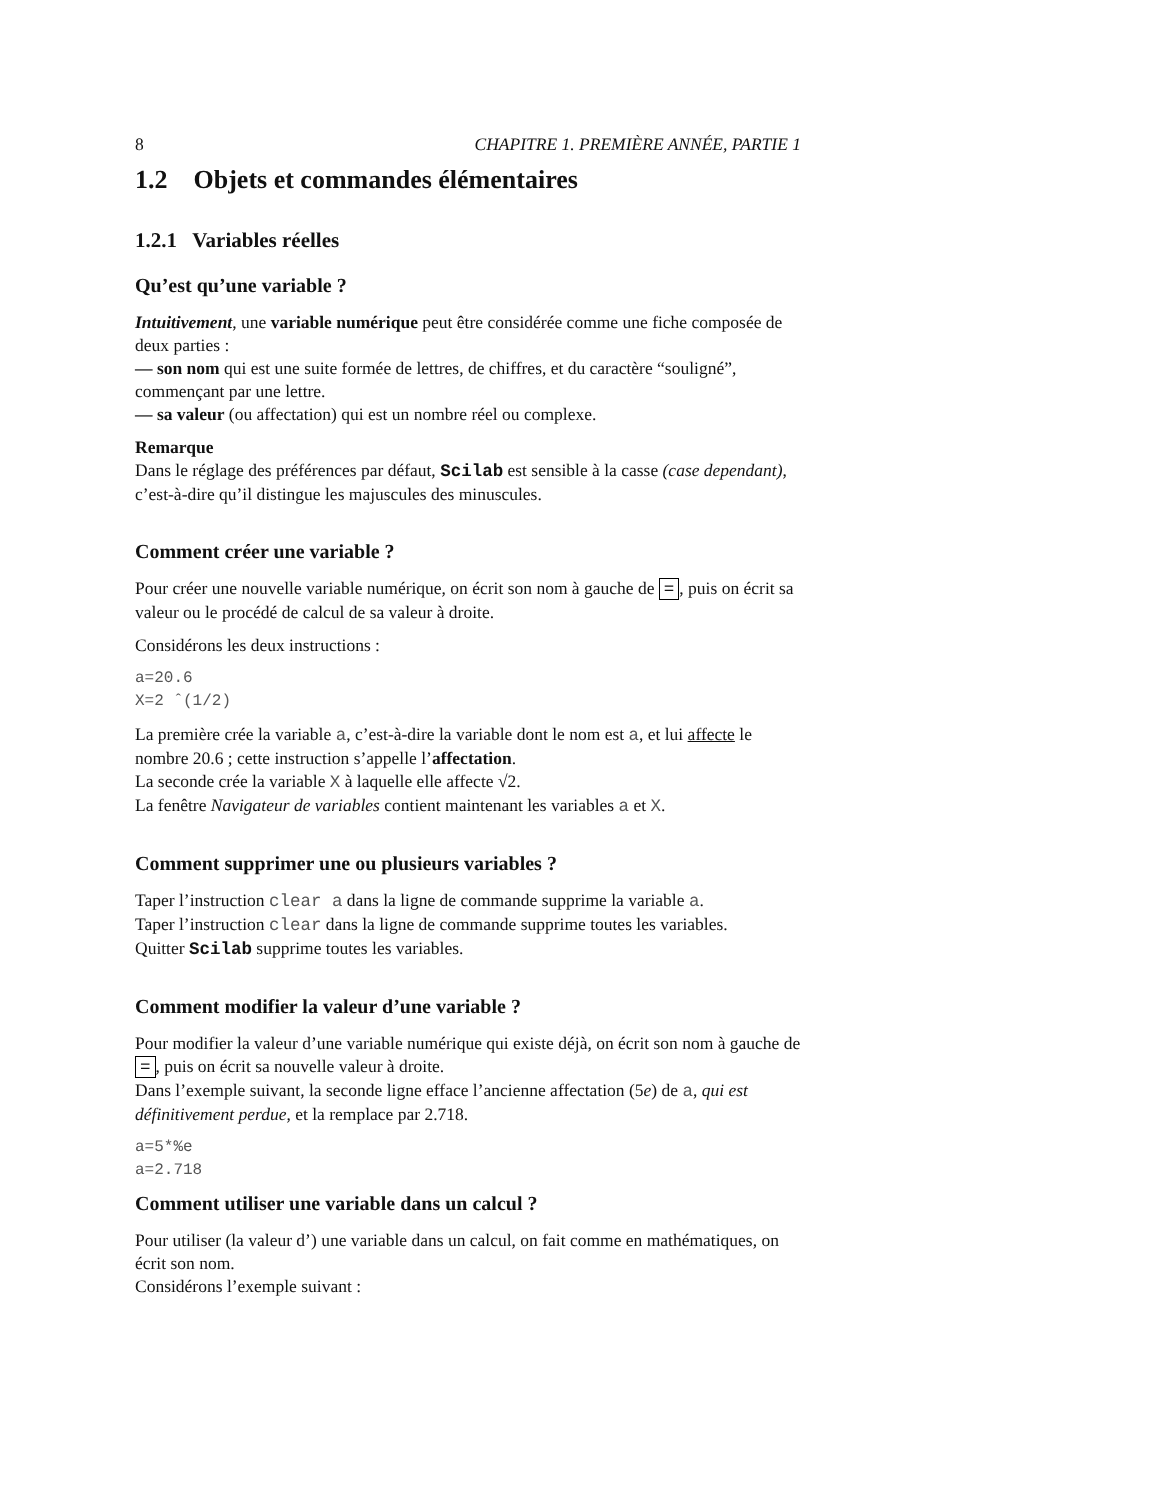8 CHAPITRE 1. PREMIÈRE ANNÉE, PARTIE 1
1.2 Objets et commandes élémentaires
1.2.1 Variables réelles
Qu’est qu’une variable ?
Intuitivement, une variable numérique peut être considérée comme une fiche composée de deux parties :
— son nom qui est une suite formée de lettres, de chiffres, et du caractère “souligné”, commençant par une lettre.
— sa valeur (ou affectation) qui est un nombre réel ou complexe.
Remarque
Dans le réglage des préférences par défaut, Scilab est sensible à la casse (case dependant), c’est-à-dire qu’il distingue les majuscules des minuscules.
Comment créer une variable ?
Pour créer une nouvelle variable numérique, on écrit son nom à gauche de =, puis on écrit sa valeur ou le procédé de calcul de sa valeur à droite.
Considérons les deux instructions :
a=20.6
X=2 ˆ(1/2)
La première crée la variable a, c’est-à-dire la variable dont le nom est a, et lui affecte le nombre 20.6 ; cette instruction s’appelle l’affectation.
La seconde crée la variable X à laquelle elle affecte √2.
La fenêtre Navigateur de variables contient maintenant les variables a et X.
Comment supprimer une ou plusieurs variables ?
Taper l’instruction clear a dans la ligne de commande supprime la variable a.
Taper l’instruction clear dans la ligne de commande supprime toutes les variables.
Quitter Scilab supprime toutes les variables.
Comment modifier la valeur d’une variable ?
Pour modifier la valeur d’une variable numérique qui existe déjà, on écrit son nom à gauche de =, puis on écrit sa nouvelle valeur à droite.
Dans l’exemple suivant, la seconde ligne efface l’ancienne affectation (5e) de a, qui est définitivement perdue, et la remplace par 2.718.
a=5*%e
a=2.718
Comment utiliser une variable dans un calcul ?
Pour utiliser (la valeur d’) une variable dans un calcul, on fait comme en mathématiques, on écrit son nom.
Considérons l’exemple suivant :